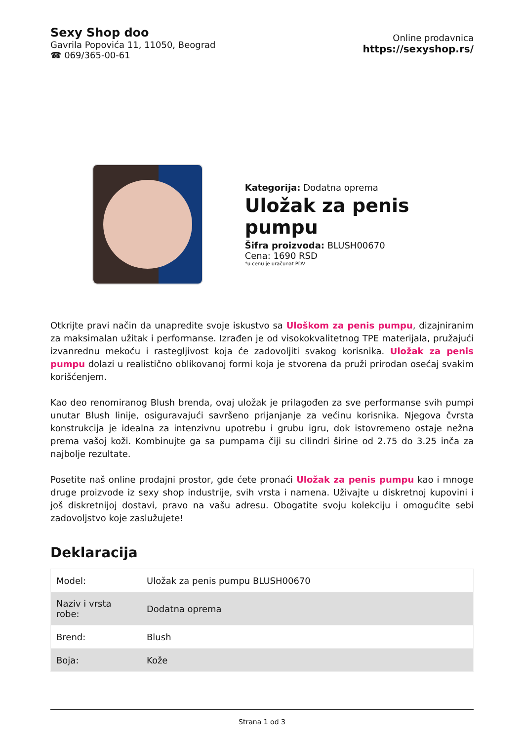Sexy Shop doo
Gavrila Popovića 11, 11050, Beograd
☎ 069/365-00-61
Online prodavnica
https://sexyshop.rs/
Kategorija: Dodatna oprema
Uložak za penis pumpu
Šifra proizvoda: BLUSH00670
Cena: 1690 RSD
*u cenu je uračunat PDV
Otkrijte pravi način da unapredite svoje iskustvo sa Uloškom za penis pumpu, dizajniranim za maksimalan užitak i performanse. Izrađen je od visokokvalitetnog TPE materijala, pružajući izvanrednu mekoću i rastegljivost koja će zadovoljiti svakog korisnika. Uložak za penis pumpu dolazi u realistično oblikovanoj formi koja je stvorena da pruži prirodan osećaj svakim korišćenjem.
Kao deo renomiranog Blush brenda, ovaj uložak je prilagođen za sve performanse svih pumpi unutar Blush linije, osiguravajući savršeno prijanjanje za većinu korisnika. Njegova čvrsta konstrukcija je idealna za intenzivnu upotrebu i grubu igru, dok istovremeno ostaje nežna prema vašoj koži. Kombinujte ga sa pumpama čiji su cilindri širine od 2.75 do 3.25 inča za najbolje rezultate.
Posetite naš online prodajni prostor, gde ćete pronaći Uložak za penis pumpu kao i mnoge druge proizvode iz sexy shop industrije, svih vrsta i namena. Uživajte u diskretnoj kupovini i još diskretnijoj dostavi, pravo na vašu adresu. Obogatite svoju kolekciju i omogućite sebi zadovoljstvo koje zaslužujete!
Deklaracija
| Model: | Uložak za penis pumpu BLUSH00670 |
| Naziv i vrsta robe: | Dodatna oprema |
| Brend: | Blush |
| Boja: | Kože |
Strana 1 od 3